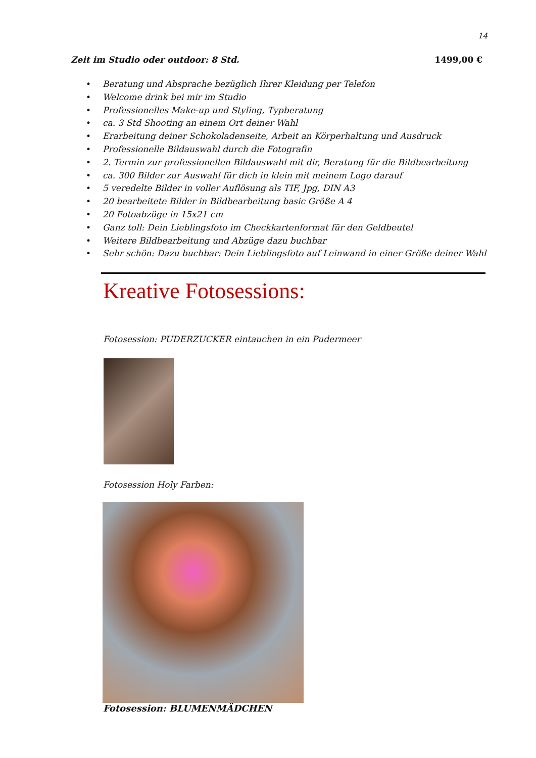14
Zeit im Studio oder outdoor: 8 Std. 1499,00 €
• Beratung und Absprache bezüglich Ihrer Kleidung per Telefon
• Welcome drink bei mir im Studio
• Professionelles Make-up und Styling, Typberatung
• ca. 3 Std Shooting an einem Ort deiner Wahl
• Erarbeitung deiner Schokoladenseite, Arbeit an Körperhaltung und Ausdruck
• Professionelle Bildauswahl durch die Fotografin
• 2. Termin zur professionellen Bildauswahl mit dir, Beratung für die Bildbearbeitung
• ca. 300 Bilder zur Auswahl für dich in klein mit meinem Logo darauf
• 5 veredelte Bilder in voller Auflösung als TIF, Jpg, DIN A3
• 20 bearbeitete Bilder in Bildbearbeitung basic Größe A 4
• 20 Fotoabzüge in 15x21 cm
• Ganz toll: Dein Lieblingsfoto im Checkkartenformat für den Geldbeutel
• Weitere Bildbearbeitung und Abzüge dazu buchbar
• Sehr schön: Dazu buchbar: Dein Lieblingsfoto auf Leinwand in einer Größe deiner Wahl
Kreative Fotosessions:
Fotosession: PUDERZUCKER eintauchen in ein Pudermeer
Fotosession Holy Farben:
Fotosession: BLUMENMÄDCHEN